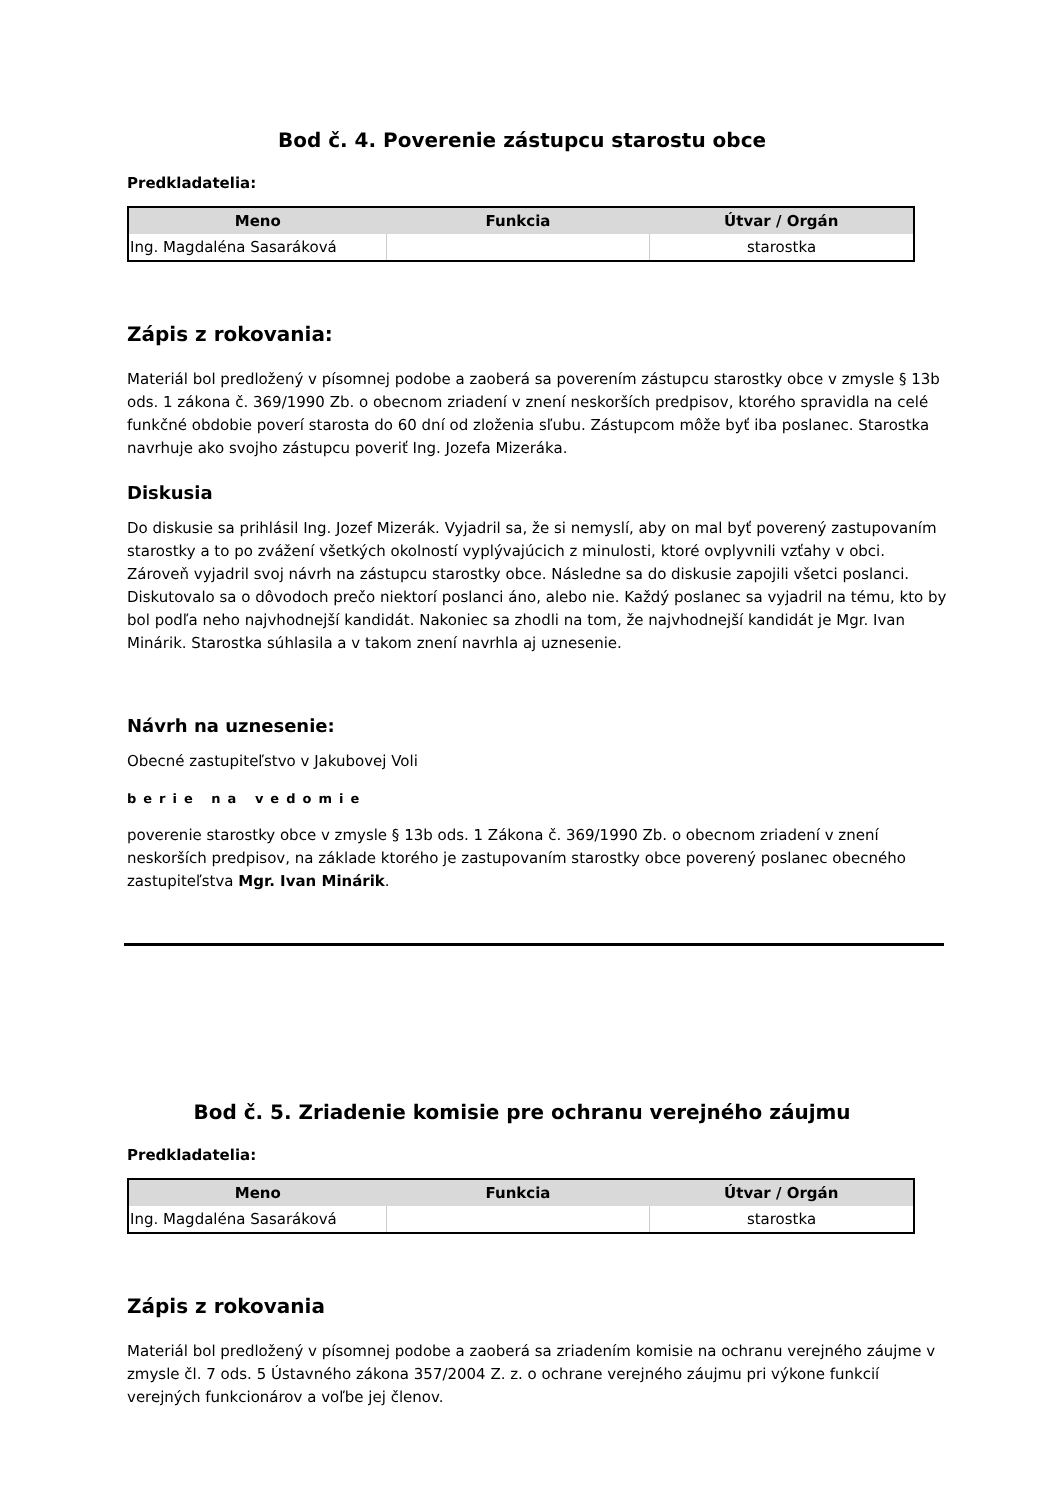Bod č. 4. Poverenie zástupcu starostu obce
Predkladatelia:
| Meno | Funkcia | Útvar / Orgán |
| --- | --- | --- |
| Ing. Magdaléna Sasaráková | | starostka |
Zápis z rokovania:
Materiál bol predložený v písomnej podobe a zaoberá sa poverením zástupcu starostky obce v zmysle § 13b ods. 1 zákona č. 369/1990 Zb. o obecnom zriadení v znení neskorších predpisov, ktorého spravidla na celé funkčné obdobie poverí starosta do 60 dní od zloženia sľubu. Zástupcom môže byť iba poslanec. Starostka navrhuje ako svojho zástupcu poveriť Ing. Jozefa Mizeráka.
Diskusia
Do diskusie sa prihlásil Ing. Jozef Mizerák. Vyjadril sa, že si nemyslí, aby on mal byť poverený zastupovaním starostky a to po zvážení všetkých okolností vyplývajúcich z minulosti, ktoré ovplyvnili vzťahy v obci. Zároveň vyjadril svoj návrh na zástupcu starostky obce. Následne sa do diskusie zapojili všetci poslanci. Diskutovalo sa o dôvodoch prečo niektorí poslanci áno, alebo nie. Každý poslanec sa vyjadril na tému, kto by bol podľa neho najvhodnejší kandidát. Nakoniec sa zhodli na tom, že najvhodnejší kandidát je Mgr. Ivan Minárik. Starostka súhlasila a v takom znení navrhla aj uznesenie.
Návrh na uznesenie:
Obecné zastupiteľstvo v Jakubovej Voli
berie na vedomie
poverenie starostky obce v zmysle § 13b ods. 1 Zákona č. 369/1990 Zb. o obecnom zriadení v znení neskorších predpisov, na základe ktorého je zastupovaním starostky obce poverený poslanec obecného zastupiteľstva Mgr. Ivan Minárik.
Bod č. 5. Zriadenie komisie pre ochranu verejného záujmu
Predkladatelia:
| Meno | Funkcia | Útvar / Orgán |
| --- | --- | --- |
| Ing. Magdaléna Sasaráková | | starostka |
Zápis z rokovania
Materiál bol predložený v písomnej podobe a zaoberá sa zriadením komisie na ochranu verejného záujme v zmysle čl. 7 ods. 5 Ústavného zákona 357/2004 Z. z. o ochrane verejného záujmu pri výkone funkcií verejných funkcionárov a voľbe jej členov.